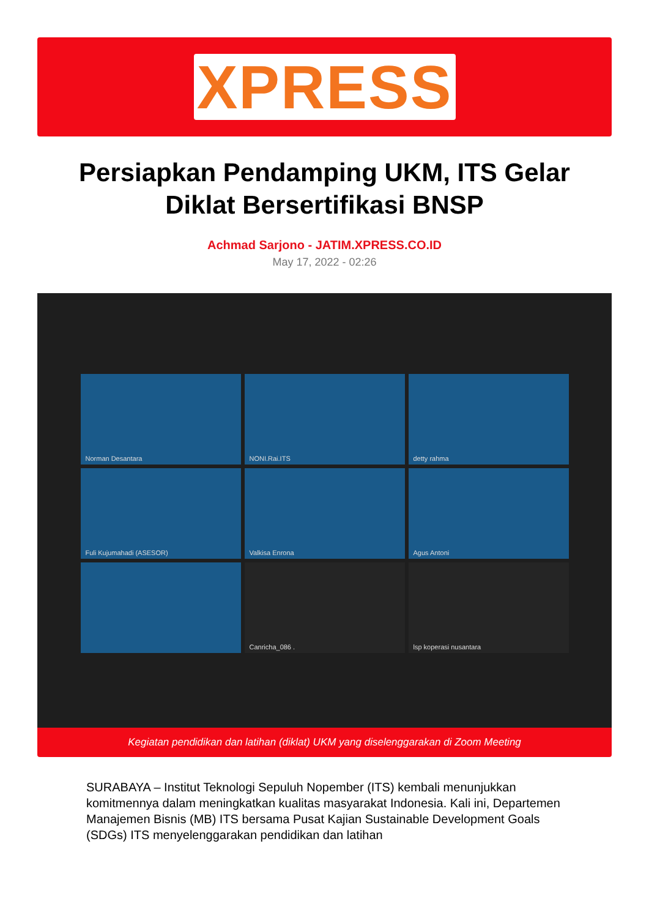XPRESS
Persiapkan Pendamping UKM, ITS Gelar Diklat Bersertifikasi BNSP
Achmad Sarjono - JATIM.XPRESS.CO.ID
May 17, 2022 - 02:26
Norman Desantara
NONI.Rai.ITS
detty rahma
Fuli Kujumahadi (ASESOR)
Valkisa Enrona
Agus Antoni
Canricha_086 .
lsp koperasi nusantara
Kegiatan pendidikan dan latihan (diklat) UKM yang diselenggarakan di Zoom Meeting
SURABAYA – Institut Teknologi Sepuluh Nopember (ITS) kembali menunjukkan komitmennya dalam meningkatkan kualitas masyarakat Indonesia. Kali ini, Departemen Manajemen Bisnis (MB) ITS bersama Pusat Kajian Sustainable Development Goals (SDGs) ITS menyelenggarakan pendidikan dan latihan